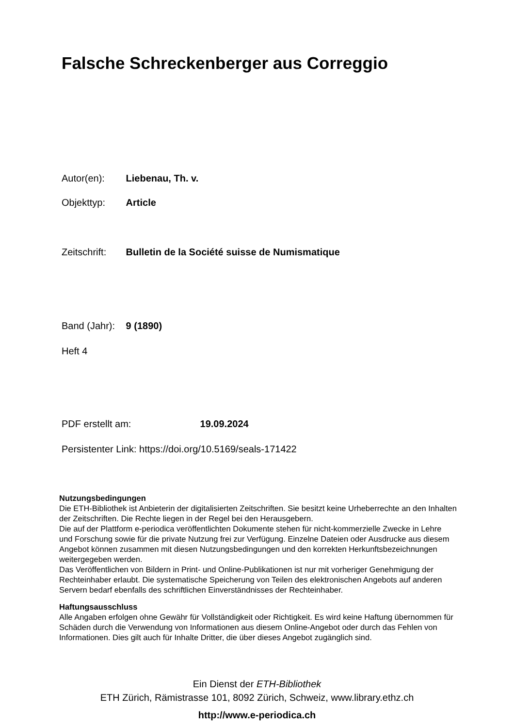Falsche Schreckenberger aus Correggio
Autor(en): Liebenau, Th. v.
Objekttyp: Article
Zeitschrift: Bulletin de la Société suisse de Numismatique
Band (Jahr): 9 (1890)
Heft 4
PDF erstellt am: 19.09.2024
Persistenter Link: https://doi.org/10.5169/seals-171422
Nutzungsbedingungen
Die ETH-Bibliothek ist Anbieterin der digitalisierten Zeitschriften. Sie besitzt keine Urheberrechte an den Inhalten der Zeitschriften. Die Rechte liegen in der Regel bei den Herausgebern.
Die auf der Plattform e-periodica veröffentlichten Dokumente stehen für nicht-kommerzielle Zwecke in Lehre und Forschung sowie für die private Nutzung frei zur Verfügung. Einzelne Dateien oder Ausdrucke aus diesem Angebot können zusammen mit diesen Nutzungsbedingungen und den korrekten Herkunftsbezeichnungen weitergegeben werden.
Das Veröffentlichen von Bildern in Print- und Online-Publikationen ist nur mit vorheriger Genehmigung der Rechteinhaber erlaubt. Die systematische Speicherung von Teilen des elektronischen Angebots auf anderen Servern bedarf ebenfalls des schriftlichen Einverständnisses der Rechteinhaber.
Haftungsausschluss
Alle Angaben erfolgen ohne Gewähr für Vollständigkeit oder Richtigkeit. Es wird keine Haftung übernommen für Schäden durch die Verwendung von Informationen aus diesem Online-Angebot oder durch das Fehlen von Informationen. Dies gilt auch für Inhalte Dritter, die über dieses Angebot zugänglich sind.
Ein Dienst der ETH-Bibliothek
ETH Zürich, Rämistrasse 101, 8092 Zürich, Schweiz, www.library.ethz.ch
http://www.e-periodica.ch